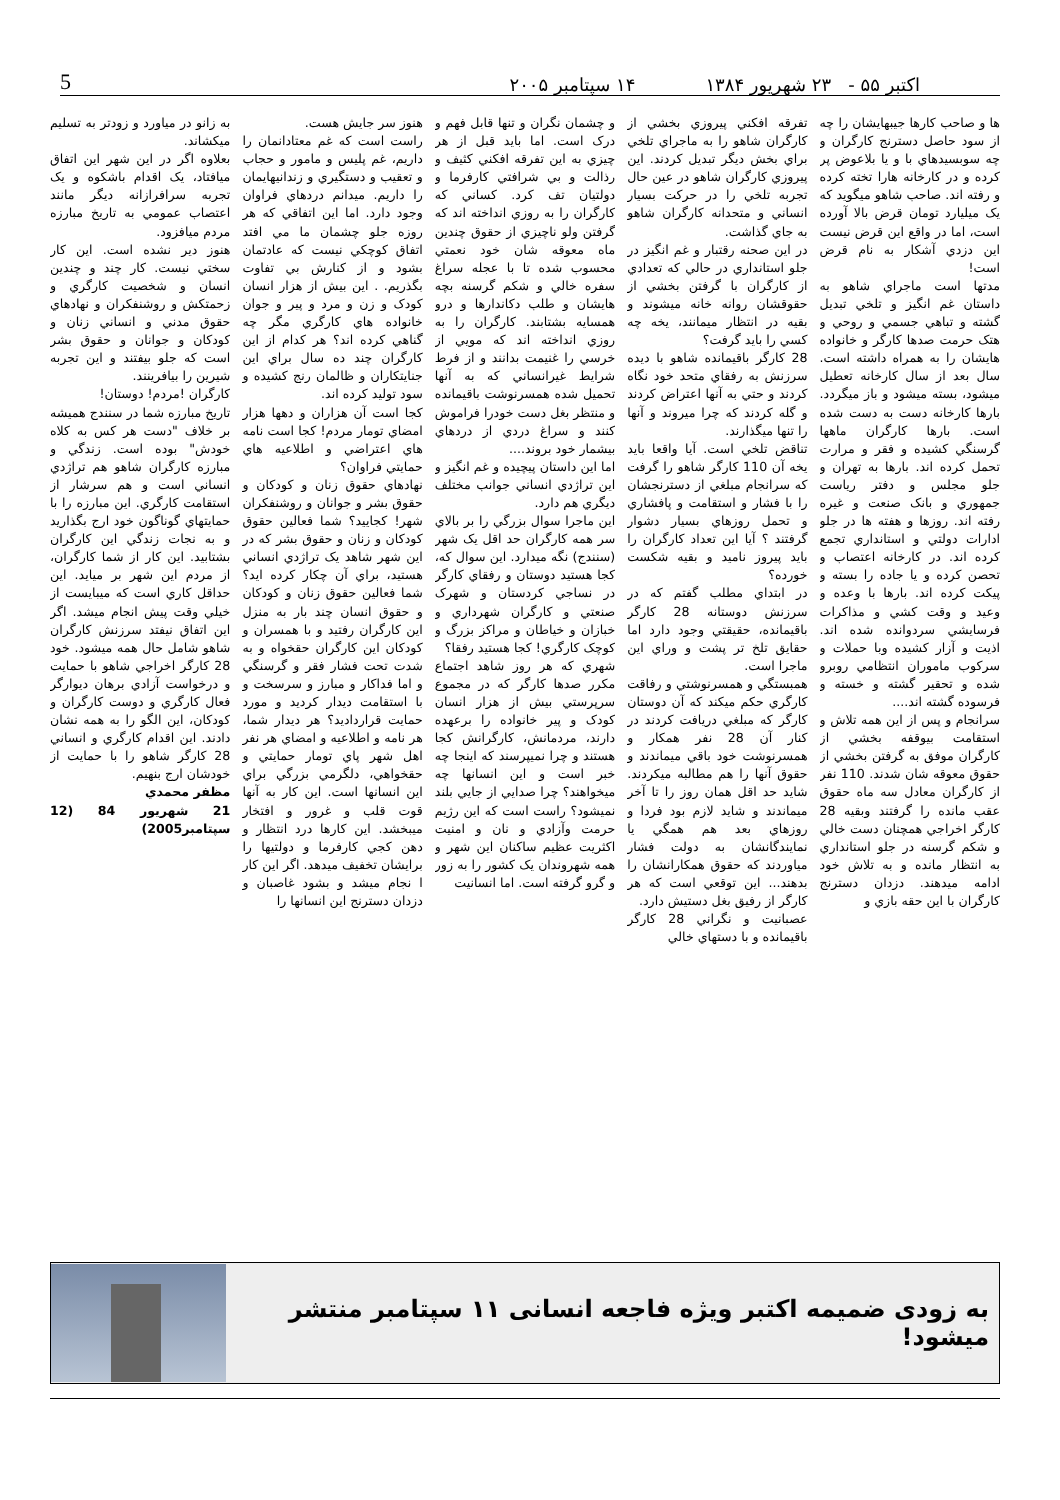5 اکتبر ۵۵ - ۲۳ شهریور ۱۳۸۴ ۱۴ سپتامبر ۲۰۰۵
ها و صاحب کارها جيبهايشان را چه از سود حاصل دسترنج کارگران و چه سوبسيدهاي با و يا بلاعوض پر کرده و در کارخانه هارا تخته کرده و رفته اند. صاحب شاهو ميگويد که يک ميليارد تومان قرض بالا آورده است، اما در واقع اين قرض نيست اين دزدي آشکار به نام قرض است!
مدتها است ماجراي شاهو به داستان غم انگيز و تلخي تبديل گشته و تباهي جسمي و روحي و هتک حرمت صدها کارگر و خانواده هايشان را به همراه داشته است. سال بعد از سال کارخانه تعطيل ميشود، بسته ميشود و باز ميگردد. بارها کارخانه دست به دست شده است. بارها کارگران ماهها گرسنگي کشيده و فقر و مرارت تحمل کرده اند. بارها به تهران و جلو مجلس و دفتر رياست جمهوري و بانک صنعت و غيره رفته اند. روزها و هفته ها در جلو ادارات دولتي و استانداري تجمع کرده اند. در کارخانه اعتصاب و تحصن کرده و يا جاده را بسته و پيکت کرده اند. بارها با وعده و وعيد و وقت کشي و مذاکرات فرسايشي سردوانده شده اند. اذيت و آزار کشيده وبا حملات و سرکوب ماموران انتظامي روبرو شده و تحقير گشته و خسته و فرسوده گشته اند....
سرانجام و پس از اين همه تلاش و استقامت بيوقفه بخشي از کارگران موفق به گرفتن بخشي از حقوق معوقه شان شدند. 110 نفر از کارگران معادل سه ماه حقوق عقب مانده را گرفتند وبقيه 28 کارگر اخراجي همچنان دست خالي و شکم گرسنه در جلو استانداري به انتظار مانده و به تلاش خود ادامه ميدهند. دزدان دسترنج کارگران با اين حقه بازي و
تفرقه افکني پيروزي بخشي از کارگران شاهو را به ماجراي تلخي براي بخش ديگر تبديل کردند. اين پيروزي کارگران شاهو در عين حال تجربه تلخي را در حرکت بسيار انساني و متحدانه کارگران شاهو به جاي گذاشت.
در اين صحنه رقتبار و غم انگيز در جلو استانداري در حالي که تعدادي از کارگران با گرفتن بخشي از حقوقشان روانه خانه ميشوند و بقيه در انتظار ميمانند، يخه چه کسي را بايد گرفت؟
28 کارگر باقيمانده شاهو با ديده سرزنش به رفقاي متحد خود نگاه کردند و حتي به آنها اعتراض کردند و گله کردند که چرا ميروند و آنها را تنها ميگذارند.
تناقض تلخي است. آيا واقعا بايد يخه آن 110 کارگر شاهو را گرفت که سرانجام مبلغي از دسترنجشان را با فشار و استقامت و پافشاري و تحمل روزهاي بسيار دشوار گرفتند ؟ آيا اين تعداد کارگران را بايد پيروز ناميد و بقيه شکست خورده؟
در ابتداي مطلب گفتم که در سرزنش دوستانه 28 کارگر باقيمانده، حقيقتي وجود دارد اما حقايق تلخ تر پشت و وراي اين ماجرا است.
همبستگي و همسرنوشتي و رفاقت کارگري حکم ميکند که آن دوستان کارگر که مبلغي دريافت کردند در کنار آن 28 نفر همکار و همسرنوشت خود باقي ميماندند و حقوق آنها را هم مطالبه ميکردند. شايد حد اقل همان روز را تا آخر ميماندند و شايد لازم بود فردا و روزهاي بعد هم همگي يا نمايندگانشان به دولت فشار مياوردند که حقوق همکارانشان را بدهند... اين توقعي است که هر کارگر از رفيق بغل دستيش دارد.
عصبانيت و نگراني 28 کارگر باقيمانده و با دستهاي خالي
و چشمان نگران و تنها قابل فهم و درک است. اما بايد قبل از هر چيزي به اين تفرقه افکني کثيف و رذالت و بي شرافتي کارفرما و دولتيان تف کرد. کساني که کارگران را به روزي انداخته اند که گرفتن ولو ناچيزي از حقوق چندين ماه معوقه شان خود نعمتي محسوب شده تا با عجله سراغ سفره خالي و شکم گرسنه بچه هايشان و طلب دکاندارها و درو همسايه بشتابند. کارگران را به روزي انداخته اند که مويي از خرسي را غنيمت بدانند و از فرط شرايط غيرانساني که به آنها تحميل شده همسرنوشت باقيمانده و منتظر بغل دست خودرا فراموش کنند و سراغ دردي از دردهاي بيشمار خود بروند....
اما اين داستان پيچيده و غم انگيز و اين تراژدي انساني جوانب مختلف ديگري هم دارد.
اين ماجرا سوال بزرگي را بر بالاي سر همه کارگران حد اقل يک شهر (سنندج) نگه ميدارد. اين سوال که، کجا هستيد دوستان و رفقاي کارگر در نساجي کردستان و شهرک صنعتي و کارگران شهرداري و خبازان و خياطان و مراکز بزرگ و کوچک کارگري! کجا هستيد رفقا؟
شهري که هر روز شاهد اجتماع مکرر صدها کارگر که در مجموع سرپرستي بيش از هزار انسان کودک و پير خانواده را برعهده دارند، مردمانش، کارگرانش کجا هستند و چرا نميپرسند که اينجا چه خبر است و اين انسانها چه ميخواهند؟ چرا صدايي از جايي بلند نميشود؟ راست است که اين رژيم حرمت وآزادي و نان و امنيت اکثريت عظيم ساکنان اين شهر و همه شهروندان يک کشور را به زور و گرو گرفته است. اما انسانيت
هنوز سر جايش هست.
راست است که غم معتادانمان را داريم، غم پليس و مامور و حجاب و تعقيب و دستگيري و زندانيهايمان را داريم. ميدانم دردهاي فراوان وجود دارد. اما اين اتفاقي که هر روزه جلو چشمان ما مي افتد اتفاق کوچکي نيست که عادتمان بشود و از کنارش بي تفاوت بگذريم. . اين بيش از هزار انسان کودک و زن و مرد و پير و جوان خانواده هاي کارگري مگر چه گناهي کرده اند؟ هر کدام از اين کارگران چند ده سال براي اين جنايتکاران و ظالمان رنج کشيده و سود توليد کرده اند.
کجا است آن هزاران و دهها هزار امضاي تومار مردم! کجا است نامه هاي اعتراضي و اطلاعيه هاي حمايتي فراوان؟
نهادهاي حقوق زنان و کودکان و حقوق بشر و جوانان و روشنفکران شهر! کجاييد؟ شما فعالين حقوق کودکان و زنان و حقوق بشر که در اين شهر شاهد يک تراژدي انساني هستيد، براي آن چکار کرده ايد؟ شما فعالين حقوق زنان و کودکان و حقوق انسان چند بار به منزل اين کارگران رفتيد و با همسران و کودکان اين کارگران حقخواه و به شدت تحت فشار فقر و گرسنگي و اما فداکار و مبارز و سرسخت و با استقامت ديدار کرديد و مورد حمايت قرارداديد؟ هر ديدار شما، هر نامه و اطلاعيه و امضاي هر نفر اهل شهر پاي تومار حمايتي و حقخواهي، دلگرمي بزرگي براي اين انسانها است. اين کار به آنها قوت قلب و غرور و افتخار ميبخشد. اين کارها درد انتظار و دهن کجي کارفرما و دولتيها را برايشان تخفيف ميدهد. اگر اين کار ا نجام ميشد و بشود غاصبان و دزدان دسترنج اين انسانها را
به زانو در مياورد و زودتر به تسليم ميکشاند.
بعلاوه اگر در اين شهر اين اتفاق ميافتاد، يک اقدام باشکوه و يک تجربه سرافرازانه ديگر مانند اعتصاب عمومي به تاريخ مبارزه مردم ميافزود.
هنوز دير نشده است. اين کار سختي نيست. کار چند و چندين انسان و شخصيت کارگري و زحمتکش و روشنفکران و نهادهاي حقوق مدني و انساني زنان و کودکان و جوانان و حقوق بشر است که جلو بيفتند و اين تجربه شيرين را بيافرينند.
کارگران !مردم! دوستان!
تاريخ مبارزه شما در سنندج هميشه بر خلاف "دست هر کس به کلاه خودش" بوده است. زندگي و مبارزه کارگران شاهو هم تراژدي انساني است و هم سرشار از استقامت کارگري. اين مبارزه را با حمايتهاي گوناگون خود ارج بگذاريد و به نجات زندگي اين کارگران بشتابيد. اين کار از شما کارگران، از مردم اين شهر بر ميايد. اين حداقل کاري است که ميبايست از خيلي وقت پيش انجام ميشد. اگر اين اتفاق نيفتد سرزنش کارگران شاهو شامل حال همه ميشود. خود 28 کارگر اخراجي شاهو با حمايت و درخواست آزادي برهان ديوارگر فعال کارگري و دوست کارگران و کودکان، اين الگو را به همه نشان دادند. اين اقدام کارگري و انساني 28 کارگر شاهو را با حمايت از خودشان ارج بنهيم.
مظفر محمدي
21 شهريور 84 (12 سپتامبر2005)
به زودی ضمیمه اکتبر ویژه فاجعه انسانی ۱۱ سپتامبر منتشر میشود!